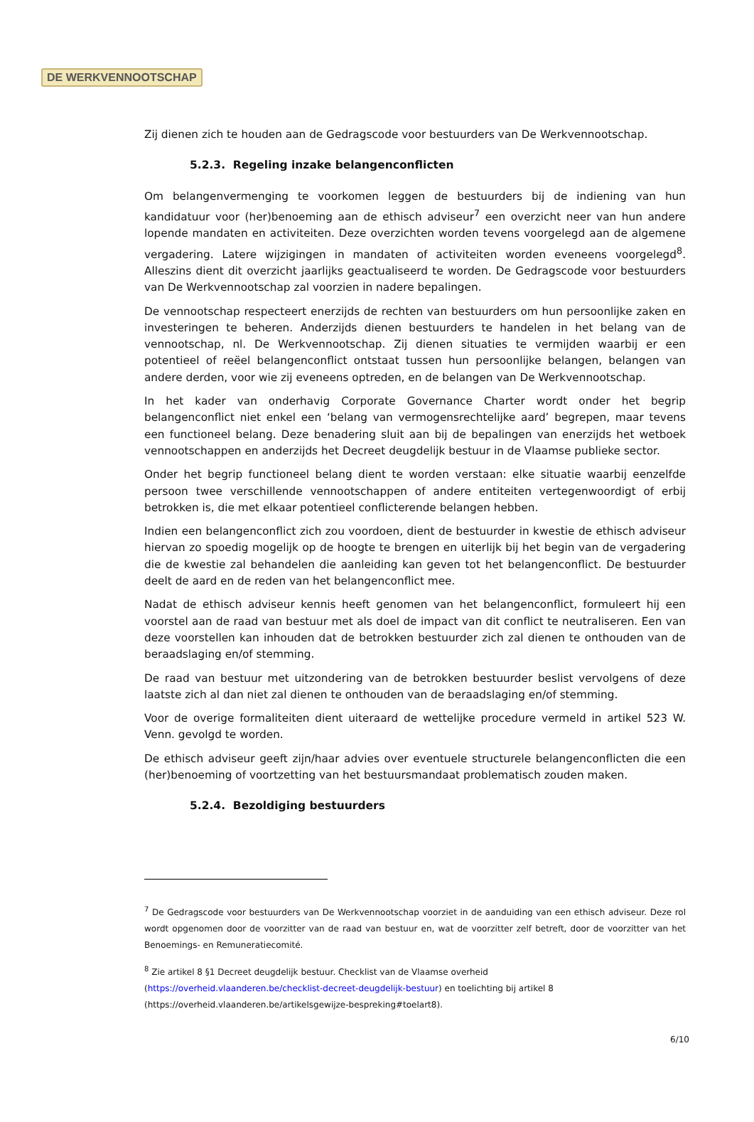DE WERKVENNOOTSCHAP
Zij dienen zich te houden aan de Gedragscode voor bestuurders van De Werkvennootschap.
5.2.3. Regeling inzake belangenconflicten
Om belangenvermenging te voorkomen leggen de bestuurders bij de indiening van hun kandidatuur voor (her)benoeming aan de ethisch adviseur<sup>7</sup> een overzicht neer van hun andere lopende mandaten en activiteiten. Deze overzichten worden tevens voorgelegd aan de algemene vergadering. Latere wijzigingen in mandaten of activiteiten worden eveneens voorgelegd<sup>8</sup>. Alleszins dient dit overzicht jaarlijks geactualiseerd te worden. De Gedragscode voor bestuurders van De Werkvennootschap zal voorzien in nadere bepalingen.
De vennootschap respecteert enerzijds de rechten van bestuurders om hun persoonlijke zaken en investeringen te beheren. Anderzijds dienen bestuurders te handelen in het belang van de vennootschap, nl. De Werkvennootschap. Zij dienen situaties te vermijden waarbij er een potentieel of reëel belangenconflict ontstaat tussen hun persoonlijke belangen, belangen van andere derden, voor wie zij eveneens optreden, en de belangen van De Werkvennootschap.
In het kader van onderhavig Corporate Governance Charter wordt onder het begrip belangenconflict niet enkel een ‘belang van vermogensrechtelijke aard’ begrepen, maar tevens een functioneel belang. Deze benadering sluit aan bij de bepalingen van enerzijds het wetboek vennootschappen en anderzijds het Decreet deugdelijk bestuur in de Vlaamse publieke sector.
Onder het begrip functioneel belang dient te worden verstaan: elke situatie waarbij eenzelfde persoon twee verschillende vennootschappen of andere entiteiten vertegenwoordigt of erbij betrokken is, die met elkaar potentieel conflicterende belangen hebben.
Indien een belangenconflict zich zou voordoen, dient de bestuurder in kwestie de ethisch adviseur hiervan zo spoedig mogelijk op de hoogte te brengen en uiterlijk bij het begin van de vergadering die de kwestie zal behandelen die aanleiding kan geven tot het belangenconflict. De bestuurder deelt de aard en de reden van het belangenconflict mee.
Nadat de ethisch adviseur kennis heeft genomen van het belangenconflict, formuleert hij een voorstel aan de raad van bestuur met als doel de impact van dit conflict te neutraliseren. Een van deze voorstellen kan inhouden dat de betrokken bestuurder zich zal dienen te onthouden van de beraadslaging en/of stemming.
De raad van bestuur met uitzondering van de betrokken bestuurder beslist vervolgens of deze laatste zich al dan niet zal dienen te onthouden van de beraadslaging en/of stemming.
Voor de overige formaliteiten dient uiteraard de wettelijke procedure vermeld in artikel 523 W. Venn. gevolgd te worden.
De ethisch adviseur geeft zijn/haar advies over eventuele structurele belangenconflicten die een (her)benoeming of voortzetting van het bestuursmandaat problematisch zouden maken.
5.2.4. Bezoldiging bestuurders
<sup>7</sup> De Gedragscode voor bestuurders van De Werkvennootschap voorziet in de aanduiding van een ethisch adviseur. Deze rol wordt opgenomen door de voorzitter van de raad van bestuur en, wat de voorzitter zelf betreft, door de voorzitter van het Benoemings- en Remuneratiecomité.
<sup>8</sup> Zie artikel 8 §1 Decreet deugdelijk bestuur. Checklist van de Vlaamse overheid
(https://overheid.vlaanderen.be/checklist-decreet-deugdelijk-bestuur) en toelichting bij artikel 8
(https://overheid.vlaanderen.be/artikelsgewijze-bespreking#toelart8).
6/10